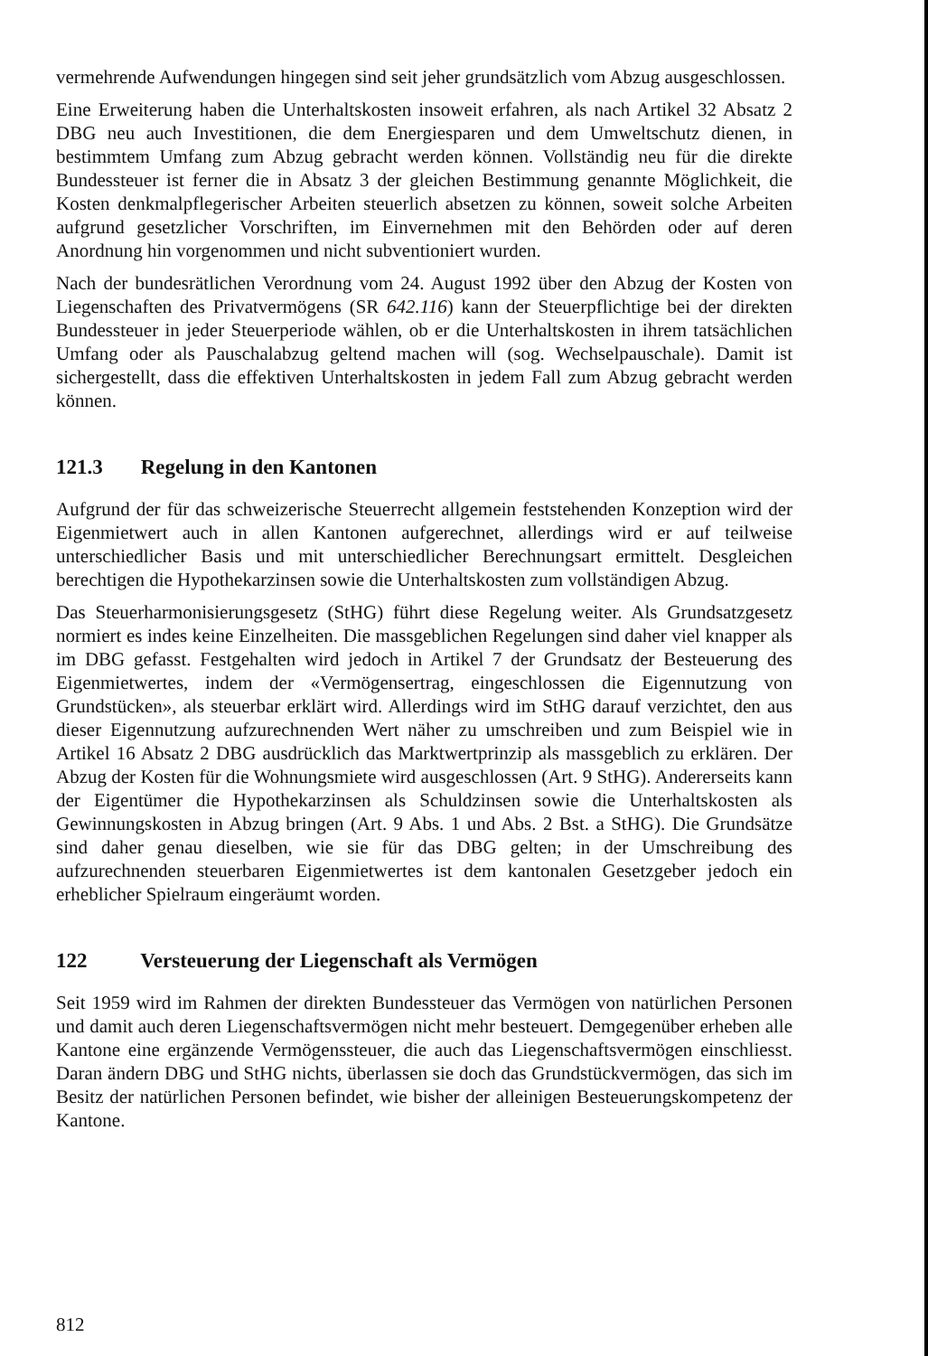vermehrende Aufwendungen hingegen sind seit jeher grundsätzlich vom Abzug ausgeschlossen.
Eine Erweiterung haben die Unterhaltskosten insoweit erfahren, als nach Artikel 32 Absatz 2 DBG neu auch Investitionen, die dem Energiesparen und dem Umweltschutz dienen, in bestimmtem Umfang zum Abzug gebracht werden können. Vollständig neu für die direkte Bundessteuer ist ferner die in Absatz 3 der gleichen Bestimmung genannte Möglichkeit, die Kosten denkmalpflegerischer Arbeiten steuerlich absetzen zu können, soweit solche Arbeiten aufgrund gesetzlicher Vorschriften, im Einvernehmen mit den Behörden oder auf deren Anordnung hin vorgenommen und nicht subventioniert wurden.
Nach der bundesrätlichen Verordnung vom 24. August 1992 über den Abzug der Kosten von Liegenschaften des Privatvermögens (SR 642.116) kann der Steuerpflichtige bei der direkten Bundessteuer in jeder Steuerperiode wählen, ob er die Unterhaltskosten in ihrem tatsächlichen Umfang oder als Pauschalabzug geltend machen will (sog. Wechselpauschale). Damit ist sichergestellt, dass die effektiven Unterhaltskosten in jedem Fall zum Abzug gebracht werden können.
121.3 Regelung in den Kantonen
Aufgrund der für das schweizerische Steuerrecht allgemein feststehenden Konzeption wird der Eigenmietwert auch in allen Kantonen aufgerechnet, allerdings wird er auf teilweise unterschiedlicher Basis und mit unterschiedlicher Berechnungsart ermittelt. Desgleichen berechtigen die Hypothekarzinsen sowie die Unterhaltskosten zum vollständigen Abzug.
Das Steuerharmonisierungsgesetz (StHG) führt diese Regelung weiter. Als Grundsatzgesetz normiert es indes keine Einzelheiten. Die massgeblichen Regelungen sind daher viel knapper als im DBG gefasst. Festgehalten wird jedoch in Artikel 7 der Grundsatz der Besteuerung des Eigenmietwertes, indem der «Vermögensertrag, eingeschlossen die Eigennutzung von Grundstücken», als steuerbar erklärt wird. Allerdings wird im StHG darauf verzichtet, den aus dieser Eigennutzung aufzurechnenden Wert näher zu umschreiben und zum Beispiel wie in Artikel 16 Absatz 2 DBG ausdrücklich das Marktwertprinzip als massgeblich zu erklären. Der Abzug der Kosten für die Wohnungsmiete wird ausgeschlossen (Art. 9 StHG). Andererseits kann der Eigentümer die Hypothekarzinsen als Schuldzinsen sowie die Unterhaltskosten als Gewinnungskosten in Abzug bringen (Art. 9 Abs. 1 und Abs. 2 Bst. a StHG). Die Grundsätze sind daher genau dieselben, wie sie für das DBG gelten; in der Umschreibung des aufzurechnenden steuerbaren Eigenmietwertes ist dem kantonalen Gesetzgeber jedoch ein erheblicher Spielraum eingeräumt worden.
122 Versteuerung der Liegenschaft als Vermögen
Seit 1959 wird im Rahmen der direkten Bundessteuer das Vermögen von natürlichen Personen und damit auch deren Liegenschaftsvermögen nicht mehr besteuert. Demgegenüber erheben alle Kantone eine ergänzende Vermögenssteuer, die auch das Liegenschaftsvermögen einschliesst. Daran ändern DBG und StHG nichts, überlassen sie doch das Grundstückvermögen, das sich im Besitz der natürlichen Personen befindet, wie bisher der alleinigen Besteuerungskompetenz der Kantone.
812